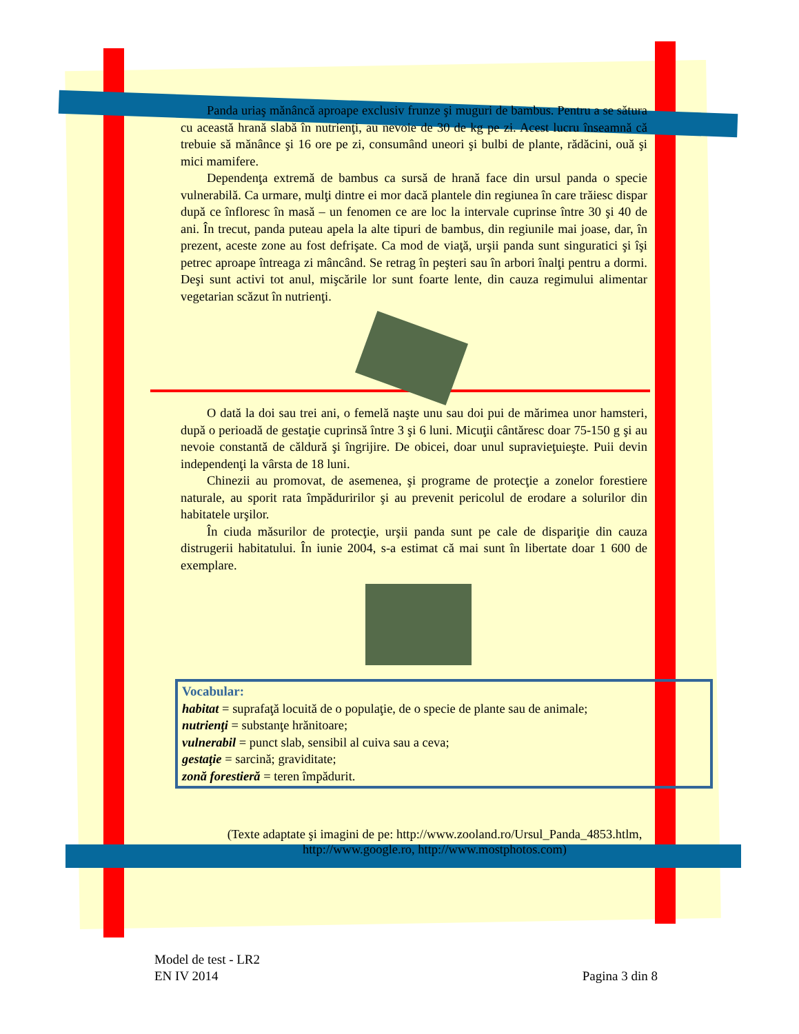Panda uriaş mănâncă aproape exclusiv frunze şi muguri de bambus. Pentru a se sătura cu această hrană slabă în nutrienţi, au nevoie de 30 de kg pe zi. Acest lucru înseamnă că trebuie să mănânce şi 16 ore pe zi, consumând uneori şi bulbi de plante, rădăcini, ouă şi mici mamifere.
Dependenţa extremă de bambus ca sursă de hrană face din ursul panda o specie vulnerabilă. Ca urmare, mulţi dintre ei mor dacă plantele din regiunea în care trăiesc dispar după ce înfloresc în masă – un fenomen ce are loc la intervale cuprinse între 30 şi 40 de ani. În trecut, panda puteau apela la alte tipuri de bambus, din regiunile mai joase, dar, în prezent, aceste zone au fost defrişate. Ca mod de viaţă, urşii panda sunt singuratici şi îşi petrec aproape întreaga zi mâncând. Se retrag în peşteri sau în arbori înalţi pentru a dormi. Deşi sunt activi tot anul, mişcările lor sunt foarte lente, din cauza regimului alimentar vegetarian scăzut în nutrienţi.
O dată la doi sau trei ani, o femelă naşte unu sau doi pui de mărimea unor hamsteri, după o perioadă de gestaţie cuprinsă între 3 şi 6 luni. Micuţii cântăresc doar 75-150 g şi au nevoie constantă de căldură şi îngrijire. De obicei, doar unul supravieţuieşte. Puii devin independenţi la vârsta de 18 luni.
Chinezii au promovat, de asemenea, şi programe de protecţie a zonelor forestiere naturale, au sporit rata împăduririlor şi au prevenit pericolul de erodare a solurilor din habitatele urşilor.
În ciuda măsurilor de protecţie, urşii panda sunt pe cale de dispariţie din cauza distrugerii habitatului. În iunie 2004, s-a estimat că mai sunt în libertate doar 1 600 de exemplare.
Vocabular:
habitat = suprafaţă locuită de o populaţie, de o specie de plante sau de animale;
nutrienţi = substanţe hrănitoare;
vulnerabil = punct slab, sensibil al cuiva sau a ceva;
gestaţie = sarcină; graviditate;
zonă forestieră = teren împădurit.
(Texte adaptate şi imagini de pe: http://www.zooland.ro/Ursul_Panda_4853.htlm,
http://www.google.ro, http://www.mostphotos.com)
Model de test - LR2
EN IV 2014
Pagina 3 din 8